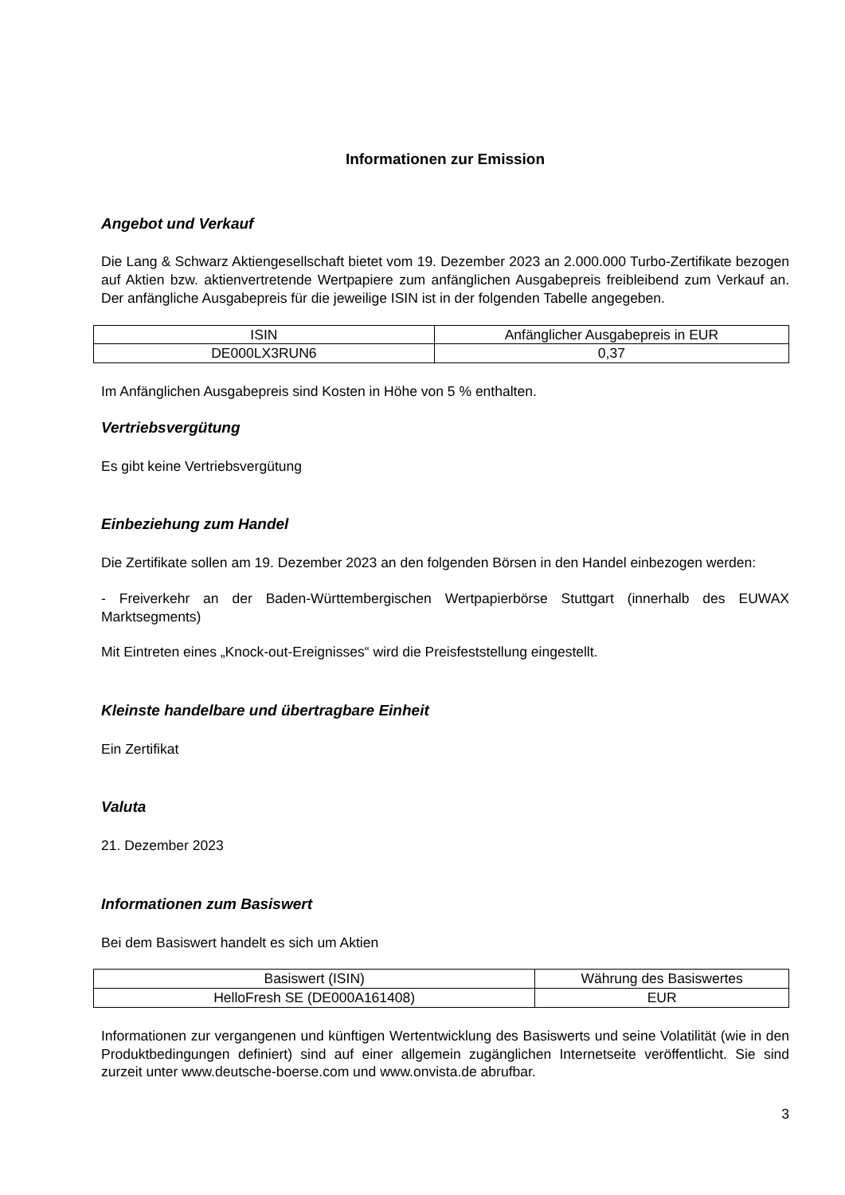Informationen zur Emission
Angebot und Verkauf
Die Lang & Schwarz Aktiengesellschaft bietet vom 19. Dezember 2023 an 2.000.000 Turbo-Zertifikate bezogen auf Aktien bzw. aktienvertretende Wertpapiere zum anfänglichen Ausgabepreis freibleibend zum Verkauf an. Der anfängliche Ausgabepreis für die jeweilige ISIN ist in der folgenden Tabelle angegeben.
| ISIN | Anfänglicher Ausgabepreis in EUR |
| --- | --- |
| DE000LX3RUN6 | 0,37 |
Im Anfänglichen Ausgabepreis sind Kosten in Höhe von 5 % enthalten.
Vertriebsvergütung
Es gibt keine Vertriebsvergütung
Einbeziehung zum Handel
Die Zertifikate sollen am 19. Dezember 2023 an den folgenden Börsen in den Handel einbezogen werden:
- Freiverkehr an der Baden-Württembergischen Wertpapierbörse Stuttgart (innerhalb des EUWAX Marktsegments)
Mit Eintreten eines „Knock-out-Ereignisses“ wird die Preisfeststellung eingestellt.
Kleinste handelbare und übertragbare Einheit
Ein Zertifikat
Valuta
21. Dezember 2023
Informationen zum Basiswert
Bei dem Basiswert handelt es sich um Aktien
| Basiswert (ISIN) | Währung des Basiswertes |
| --- | --- |
| HelloFresh SE (DE000A161408) | EUR |
Informationen zur vergangenen und künftigen Wertentwicklung des Basiswerts und seine Volatilität (wie in den Produktbedingungen definiert) sind auf einer allgemein zugänglichen Internetseite veröffentlicht. Sie sind zurzeit unter www.deutsche-boerse.com und www.onvista.de abrufbar.
3